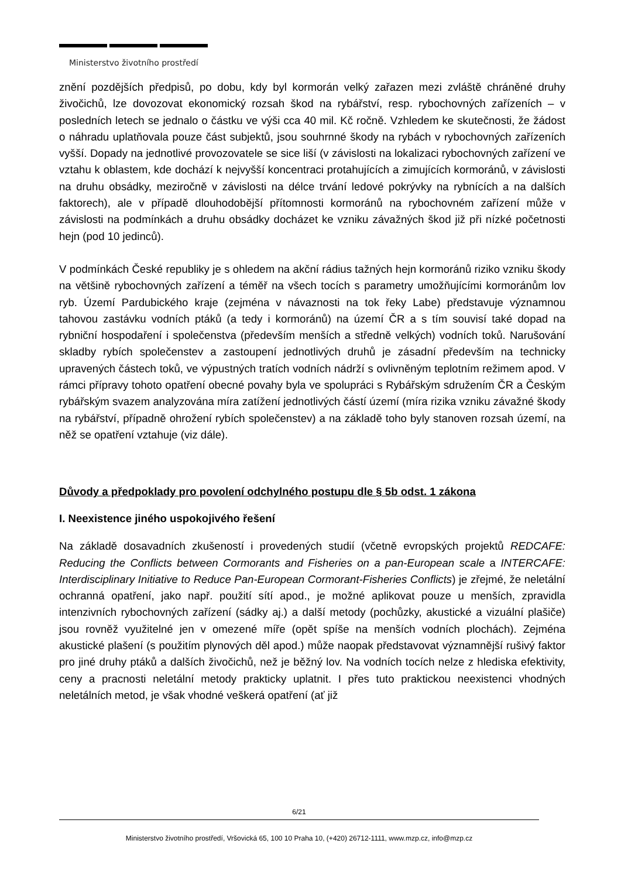Ministerstvo životního prostředí
znění pozdějších předpisů, po dobu, kdy byl kormorán velký zařazen mezi zvláště chráněné druhy živočichů, lze dovozovat ekonomický rozsah škod na rybářství, resp. rybochovných zařízeních – v posledních letech se jednalo o částku ve výši cca 40 mil. Kč ročně. Vzhledem ke skutečnosti, že žádost o náhradu uplatňovala pouze část subjektů, jsou souhrnné škody na rybách v rybochovných zařízeních vyšší. Dopady na jednotlivé provozovatele se sice liší (v závislosti na lokalizaci rybochovných zařízení ve vztahu k oblastem, kde dochází k nejvyšší koncentraci protahujících a zimujících kormoránů, v závislosti na druhu obsádky, meziročně v závislosti na délce trvání ledové pokrývky na rybnících a na dalších faktorech), ale v případě dlouhodobější přítomnosti kormoránů na rybochovném zařízení může v závislosti na podmínkách a druhu obsádky docházet ke vzniku závažných škod již při nízké početnosti hejn (pod 10 jedinců).
V podmínkách České republiky je s ohledem na akční rádius tažných hejn kormoránů riziko vzniku škody na většině rybochovných zařízení a téměř na všech tocích s parametry umožňujícími kormoránům lov ryb. Území Pardubického kraje (zejména v návaznosti na tok řeky Labe) představuje významnou tahovou zastávku vodních ptáků (a tedy i kormoránů) na území ČR a s tím souvisí také dopad na rybniční hospodaření i společenstva (především menších a středně velkých) vodních toků. Narušování skladby rybích společenstev a zastoupení jednotlivých druhů je zásadní především na technicky upravených částech toků, ve výpustných tratích vodních nádrží s ovlivněným teplotním režimem apod. V rámci přípravy tohoto opatření obecné povahy byla ve spolupráci s Rybářským sdružením ČR a Českým rybářským svazem analyzována míra zatížení jednotlivých částí území (míra rizika vzniku závažné škody na rybářství, případně ohrožení rybích společenstev) a na základě toho byly stanoven rozsah území, na něž se opatření vztahuje (viz dále).
Důvody a předpoklady pro povolení odchylného postupu dle § 5b odst. 1 zákona
I. Neexistence jiného uspokojivého řešení
Na základě dosavadních zkušeností i provedených studií (včetně evropských projektů REDCAFE: Reducing the Conflicts between Cormorants and Fisheries on a pan-European scale a INTERCAFE: Interdisciplinary Initiative to Reduce Pan-European Cormorant-Fisheries Conflicts) je zřejmé, že neletální ochranná opatření, jako např. použití sítí apod., je možné aplikovat pouze u menších, zpravidla intenzivních rybochovných zařízení (sádky aj.) a další metody (pochůzky, akustické a vizuální plašiče) jsou rovněž využitelné jen v omezené míře (opět spíše na menších vodních plochách). Zejména akustické plašení (s použitím plynových děl apod.) může naopak představovat významnější rušivý faktor pro jiné druhy ptáků a dalších živočichů, než je běžný lov. Na vodních tocích nelze z hlediska efektivity, ceny a pracnosti neletální metody prakticky uplatnit. I přes tuto praktickou neexistenci vhodných neletálních metod, je však vhodné veškerá opatření (ať již
6/21
Ministerstvo životního prostředí, Vršovická 65, 100 10 Praha 10, (+420) 26712-1111, www.mzp.cz, info@mzp.cz